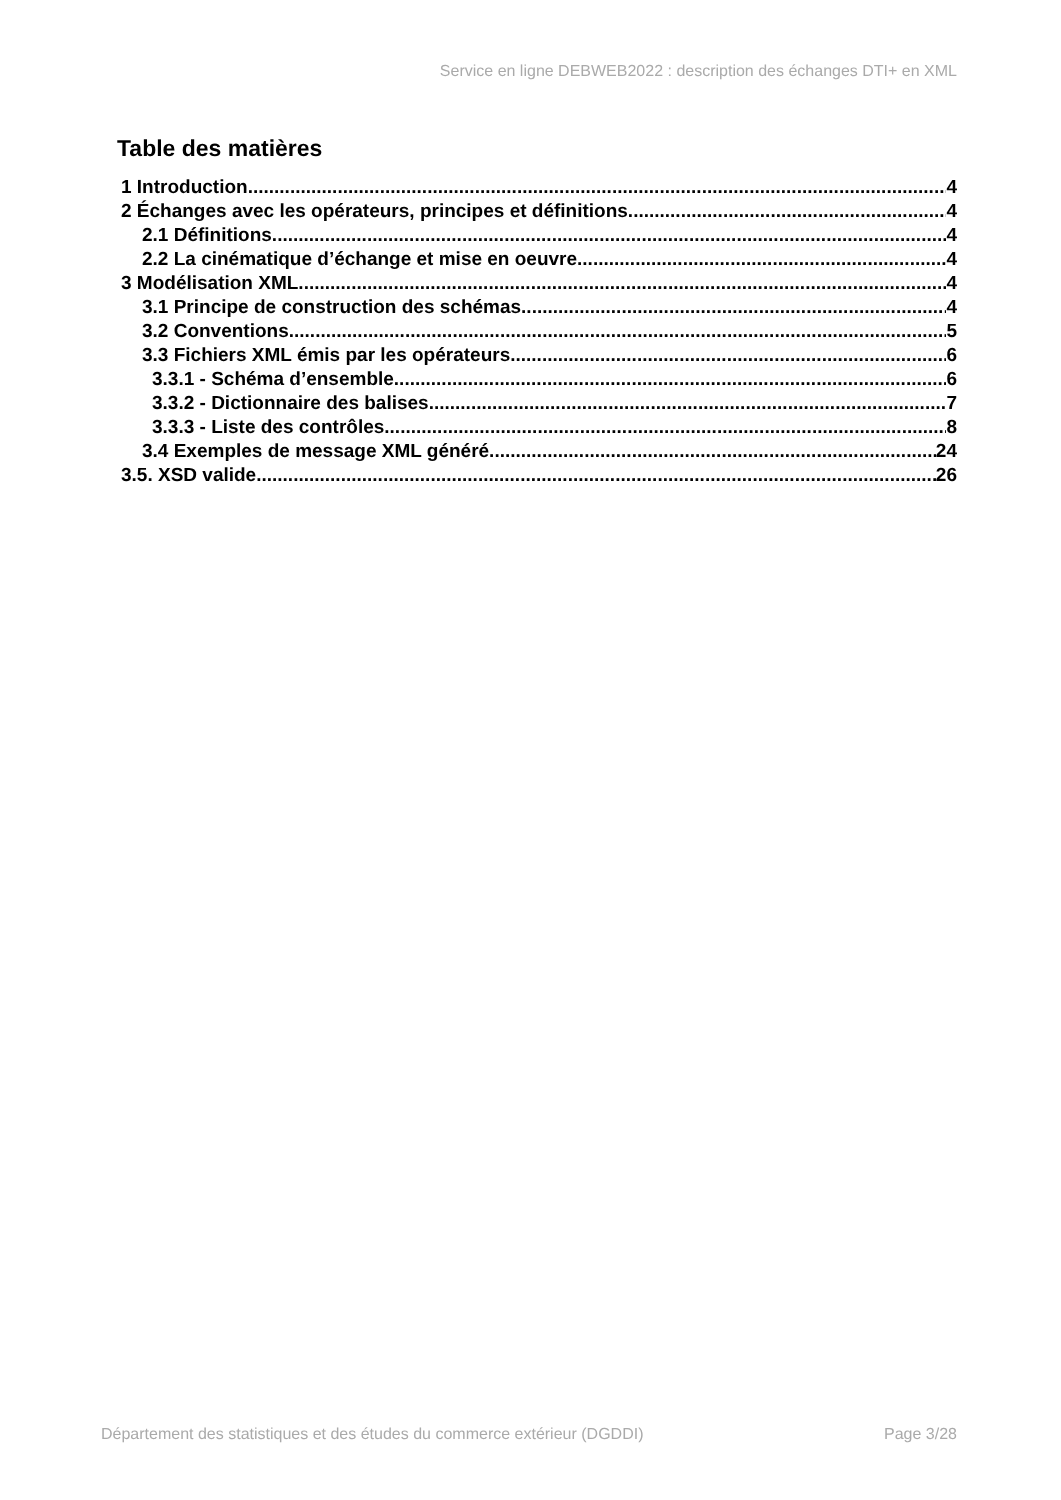Service en ligne DEBWEB2022 : description des échanges DTI+ en XML
Table des matières
1 Introduction 4
2 Échanges avec les opérateurs, principes et définitions 4
2.1 Définitions 4
2.2 La cinématique d’échange et mise en oeuvre 4
3 Modélisation XML 4
3.1 Principe de construction des schémas 4
3.2 Conventions 5
3.3 Fichiers XML émis par les opérateurs 6
3.3.1 - Schéma d’ensemble 6
3.3.2 - Dictionnaire des balises 7
3.3.3 - Liste des contrôles 8
3.4 Exemples de message XML généré 24
3.5. XSD valide 26
Département des statistiques et des études du commerce extérieur (DGDDI) Page 3/28